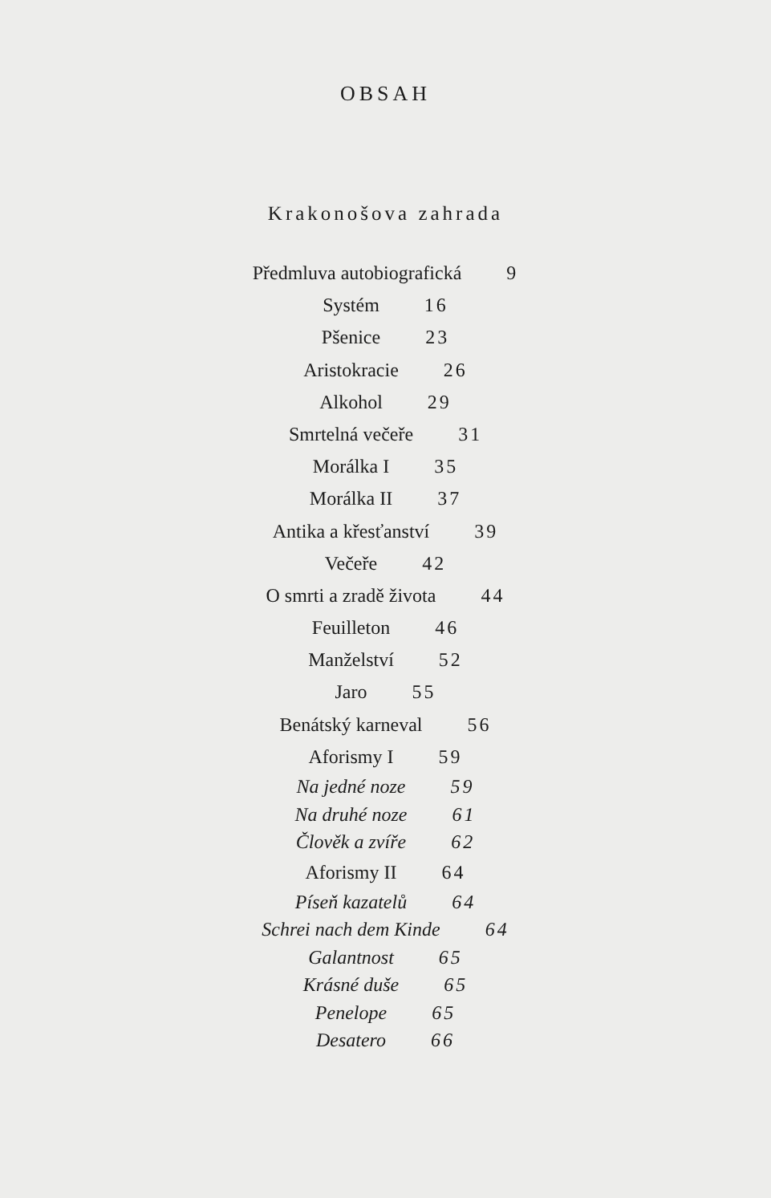OBSAH
Krakonošova zahrada
Předmluva autobiografická 9
Systém 16
Pšenice 23
Aristokracie 26
Alkohol 29
Smrtelná večeře 31
Morálka I 35
Morálka II 37
Antika a křesťanství 39
Večeře 42
O smrti a zradě života 44
Feuilleton 46
Manželství 52
Jaro 55
Benátský karneval 56
Aforismy I 59
Na jedné noze 59
Na druhé noze 61
Člověk a zvíře 62
Aforismy II 64
Píseň kazatelů 64
Schrei nach dem Kinde 64
Galantnost 65
Krásné duše 65
Penelope 65
Desatero 66